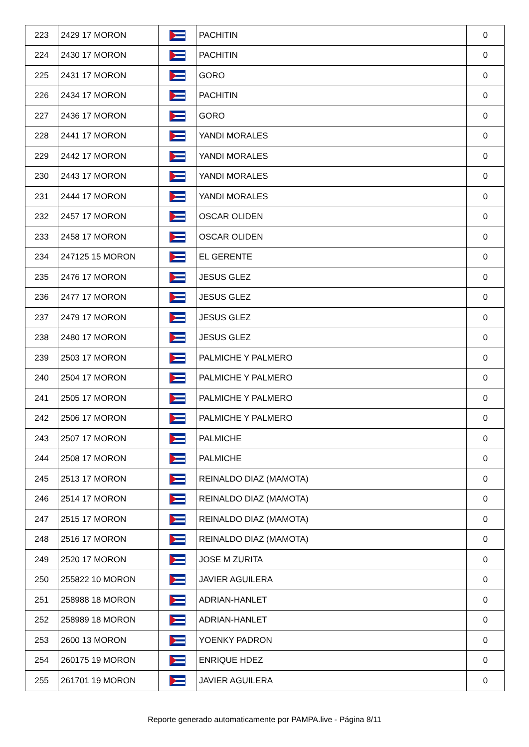| 223 | 2429 17 MORON | | PACHITIN | 0 |
| 224 | 2430 17 MORON | | PACHITIN | 0 |
| 225 | 2431 17 MORON | | GORO | 0 |
| 226 | 2434 17 MORON | | PACHITIN | 0 |
| 227 | 2436 17 MORON | | GORO | 0 |
| 228 | 2441 17 MORON | | YANDI MORALES | 0 |
| 229 | 2442 17 MORON | | YANDI MORALES | 0 |
| 230 | 2443 17 MORON | | YANDI MORALES | 0 |
| 231 | 2444 17 MORON | | YANDI MORALES | 0 |
| 232 | 2457 17 MORON | | OSCAR OLIDEN | 0 |
| 233 | 2458 17 MORON | | OSCAR OLIDEN | 0 |
| 234 | 247125 15 MORON | | EL GERENTE | 0 |
| 235 | 2476 17 MORON | | JESUS GLEZ | 0 |
| 236 | 2477 17 MORON | | JESUS GLEZ | 0 |
| 237 | 2479 17 MORON | | JESUS GLEZ | 0 |
| 238 | 2480 17 MORON | | JESUS GLEZ | 0 |
| 239 | 2503 17 MORON | | PALMICHE Y PALMERO | 0 |
| 240 | 2504 17 MORON | | PALMICHE Y PALMERO | 0 |
| 241 | 2505 17 MORON | | PALMICHE Y PALMERO | 0 |
| 242 | 2506 17 MORON | | PALMICHE Y PALMERO | 0 |
| 243 | 2507 17 MORON | | PALMICHE | 0 |
| 244 | 2508 17 MORON | | PALMICHE | 0 |
| 245 | 2513 17 MORON | | REINALDO DIAZ (MAMOTA) | 0 |
| 246 | 2514 17 MORON | | REINALDO DIAZ (MAMOTA) | 0 |
| 247 | 2515 17 MORON | | REINALDO DIAZ (MAMOTA) | 0 |
| 248 | 2516 17 MORON | | REINALDO DIAZ (MAMOTA) | 0 |
| 249 | 2520 17 MORON | | JOSE M ZURITA | 0 |
| 250 | 255822 10 MORON | | JAVIER AGUILERA | 0 |
| 251 | 258988 18 MORON | | ADRIAN-HANLET | 0 |
| 252 | 258989 18 MORON | | ADRIAN-HANLET | 0 |
| 253 | 2600 13 MORON | | YOENKY PADRON | 0 |
| 254 | 260175 19 MORON | | ENRIQUE HDEZ | 0 |
| 255 | 261701 19 MORON | | JAVIER AGUILERA | 0 |
Reporte generado automaticamente por PAMPA.live - Página 8/11